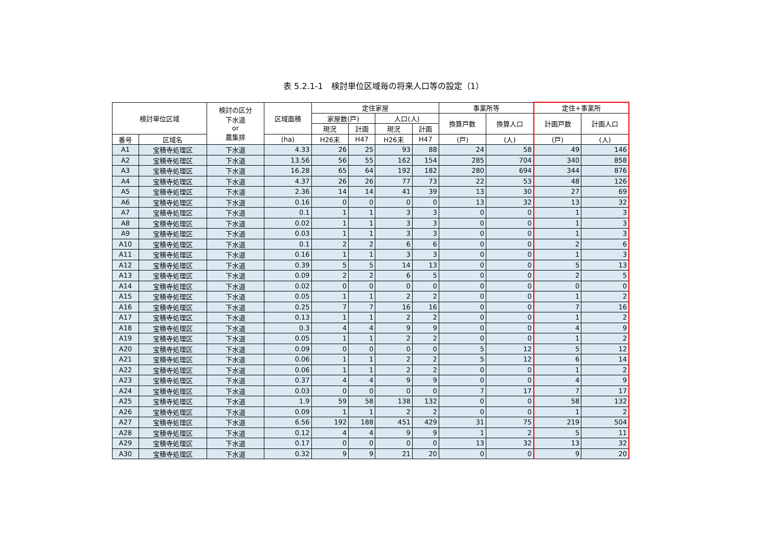表 5.2.1-1　検討単位区域毎の将来人口等の設定（1）
| 検討単位区域 | | 検討の区分 下水道 or 農集排 | 区域面積 | 定住家屋 | | | | 事業所等 | | 定住+事業所 | |
| --- | --- | --- | --- | --- | --- | --- | --- | --- | --- | --- | --- |
| | | | | 家屋数(戸) | | 人口(人) | | 換算戸数 | 換算人口 | 計画戸数 | 計画人口 |
| | | | | 現況 | 計画 | 現況 | 計画 | | | | |
| 番号 | 区域名 | | (ha) | H26末 | H47 | H26末 | H47 | (戸) | (人) | (戸) | (人) |
| A1 | 宝積寺処理区 | 下水道 | 4.33 | 26 | 25 | 93 | 88 | 24 | 58 | 49 | 146 |
| A2 | 宝積寺処理区 | 下水道 | 13.56 | 56 | 55 | 162 | 154 | 285 | 704 | 340 | 858 |
| A3 | 宝積寺処理区 | 下水道 | 16.28 | 65 | 64 | 192 | 182 | 280 | 694 | 344 | 876 |
| A4 | 宝積寺処理区 | 下水道 | 4.37 | 26 | 26 | 77 | 73 | 22 | 53 | 48 | 126 |
| A5 | 宝積寺処理区 | 下水道 | 2.36 | 14 | 14 | 41 | 39 | 13 | 30 | 27 | 69 |
| A6 | 宝積寺処理区 | 下水道 | 0.16 | 0 | 0 | 0 | 0 | 13 | 32 | 13 | 32 |
| A7 | 宝積寺処理区 | 下水道 | 0.1 | 1 | 1 | 3 | 3 | 0 | 0 | 1 | 3 |
| A8 | 宝積寺処理区 | 下水道 | 0.02 | 1 | 1 | 3 | 3 | 0 | 0 | 1 | 3 |
| A9 | 宝積寺処理区 | 下水道 | 0.03 | 1 | 1 | 3 | 3 | 0 | 0 | 1 | 3 |
| A10 | 宝積寺処理区 | 下水道 | 0.1 | 2 | 2 | 6 | 6 | 0 | 0 | 2 | 6 |
| A11 | 宝積寺処理区 | 下水道 | 0.16 | 1 | 1 | 3 | 3 | 0 | 0 | 1 | 3 |
| A12 | 宝積寺処理区 | 下水道 | 0.39 | 5 | 5 | 14 | 13 | 0 | 0 | 5 | 13 |
| A13 | 宝積寺処理区 | 下水道 | 0.09 | 2 | 2 | 6 | 5 | 0 | 0 | 2 | 5 |
| A14 | 宝積寺処理区 | 下水道 | 0.02 | 0 | 0 | 0 | 0 | 0 | 0 | 0 | 0 |
| A15 | 宝積寺処理区 | 下水道 | 0.05 | 1 | 1 | 2 | 2 | 0 | 0 | 1 | 2 |
| A16 | 宝積寺処理区 | 下水道 | 0.25 | 7 | 7 | 16 | 16 | 0 | 0 | 7 | 16 |
| A17 | 宝積寺処理区 | 下水道 | 0.13 | 1 | 1 | 2 | 2 | 0 | 0 | 1 | 2 |
| A18 | 宝積寺処理区 | 下水道 | 0.3 | 4 | 4 | 9 | 9 | 0 | 0 | 4 | 9 |
| A19 | 宝積寺処理区 | 下水道 | 0.05 | 1 | 1 | 2 | 2 | 0 | 0 | 1 | 2 |
| A20 | 宝積寺処理区 | 下水道 | 0.09 | 0 | 0 | 0 | 0 | 5 | 12 | 5 | 12 |
| A21 | 宝積寺処理区 | 下水道 | 0.06 | 1 | 1 | 2 | 2 | 5 | 12 | 6 | 14 |
| A22 | 宝積寺処理区 | 下水道 | 0.06 | 1 | 1 | 2 | 2 | 0 | 0 | 1 | 2 |
| A23 | 宝積寺処理区 | 下水道 | 0.37 | 4 | 4 | 9 | 9 | 0 | 0 | 4 | 9 |
| A24 | 宝積寺処理区 | 下水道 | 0.03 | 0 | 0 | 0 | 0 | 7 | 17 | 7 | 17 |
| A25 | 宝積寺処理区 | 下水道 | 1.9 | 59 | 58 | 138 | 132 | 0 | 0 | 58 | 132 |
| A26 | 宝積寺処理区 | 下水道 | 0.09 | 1 | 1 | 2 | 2 | 0 | 0 | 1 | 2 |
| A27 | 宝積寺処理区 | 下水道 | 6.56 | 192 | 188 | 451 | 429 | 31 | 75 | 219 | 504 |
| A28 | 宝積寺処理区 | 下水道 | 0.12 | 4 | 4 | 9 | 9 | 1 | 2 | 5 | 11 |
| A29 | 宝積寺処理区 | 下水道 | 0.17 | 0 | 0 | 0 | 0 | 13 | 32 | 13 | 32 |
| A30 | 宝積寺処理区 | 下水道 | 0.32 | 9 | 9 | 21 | 20 | 0 | 0 | 9 | 20 |